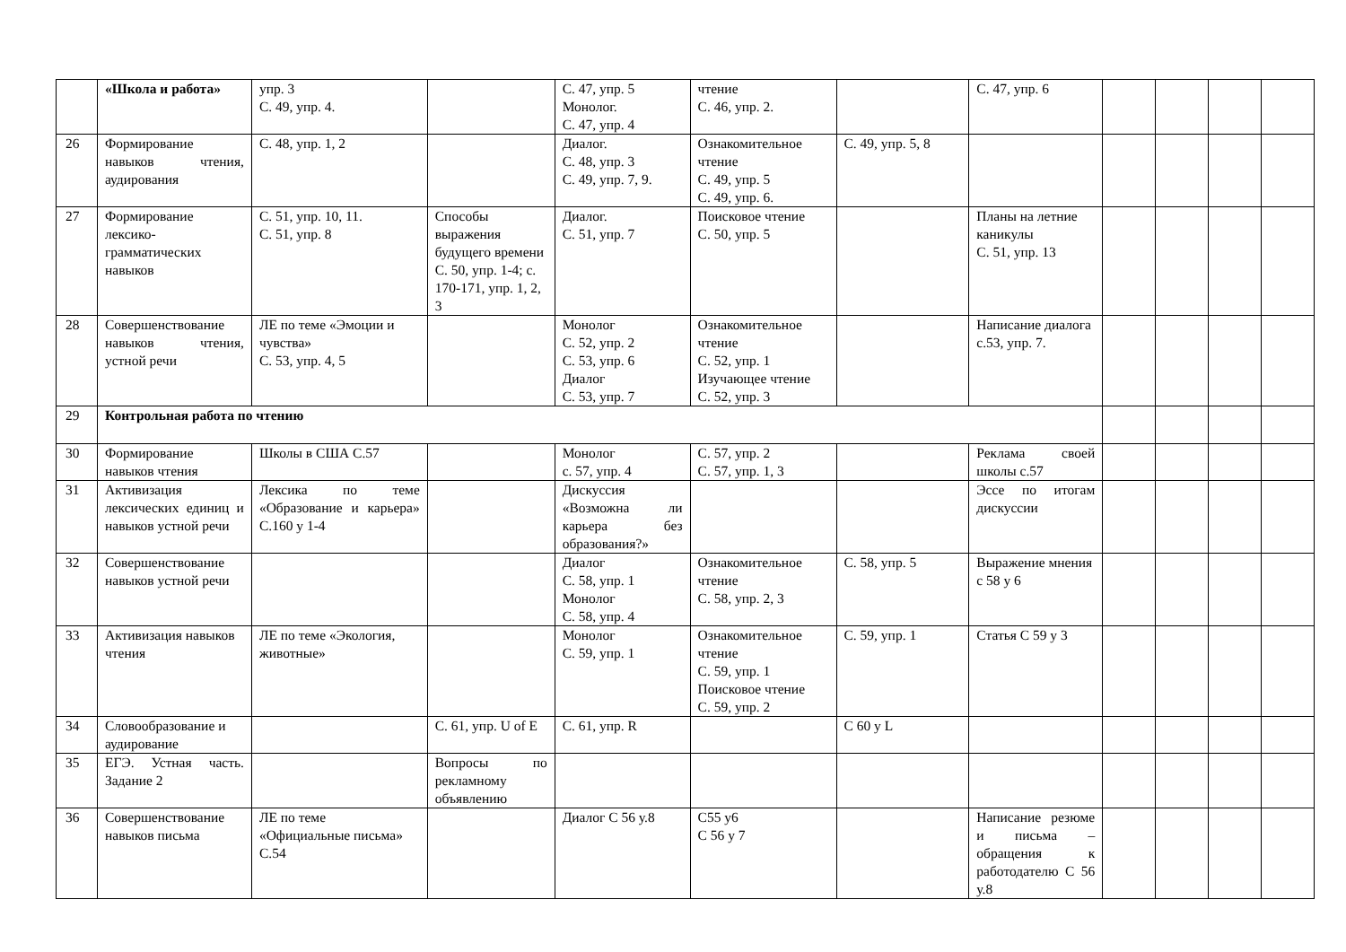| | «Школа и работа» | упр. 3 С. 49, упр. 4. | | С. 47, упр. 5 Монолог. С. 47, упр. 4 | чтение С. 46, упр. 2. | | С. 47, упр. 6 | | | | |
| 26 | Формирование навыков чтения, аудирования | С. 48, упр. 1, 2 | | Диалог. С. 48, упр. 3 С. 49, упр. 7, 9. | Ознакомительное чтение С. 49, упр. 5 С. 49, упр. 6. | С. 49, упр. 5, 8 | | | | | |
| 27 | Формирование лексико-грамматических навыков | С. 51, упр. 10, 11. С. 51, упр. 8 | Способы выражения будущего времени С. 50, упр. 1-4; с. 170-171, упр. 1, 2, 3 | Диалог. С. 51, упр. 7 | Поисковое чтение С. 50, упр. 5 | | Планы на летние каникулы С. 51, упр. 13 | | | | |
| 28 | Совершенствование навыков чтения, устной речи | ЛЕ по теме «Эмоции и чувства» С. 53, упр. 4, 5 | | Монолог С. 52, упр. 2 С. 53, упр. 6 Диалог С. 53, упр. 7 | Ознакомительное чтение С. 52, упр. 1 Изучающее чтение С. 52, упр. 3 | | Написание диалога с.53, упр. 7. | | | | |
| 29 | Контрольная работа по чтению | | | | | | | | | | |
| 30 | Формирование навыков чтения | Школы в США С.57 | | Монолог с. 57, упр. 4 | С. 57, упр. 2 С. 57, упр. 1, 3 | | Реклама своей школы с.57 | | | | |
| 31 | Активизация лексических единиц и навыков устной речи | Лексика по теме «Образование и карьера» С.160 у 1-4 | | Дискуссия «Возможна ли карьера без образования?» | | | Эссе по итогам дискуссии | | | | |
| 32 | Совершенствование навыков устной речи | | | Диалог С. 58, упр. 1 Монолог С. 58, упр. 4 | Ознакомительное чтение С. 58, упр. 2, 3 | С. 58, упр. 5 | Выражение мнения с 58 у 6 | | | | |
| 33 | Активизация навыков чтения | ЛЕ по теме «Экология, животные» | | Монолог С. 59, упр. 1 | Ознакомительное чтение С. 59, упр. 1 Поисковое чтение С. 59, упр. 2 | С. 59, упр. 1 | Статья С 59 у 3 | | | | |
| 34 | Словообразование и аудирование | | С. 61, упр. U of E | С. 61, упр. R | | С 60 у L | | | | | |
| 35 | ЕГЭ. Устная часть. Задание 2 | | Вопросы по рекламному объявлению | | | | | | | | |
| 36 | Совершенствование навыков письма | ЛЕ по теме «Официальные письма» С.54 | | Диалог С 56 у.8 | С55 у6 С 56 у 7 | | Написание резюме и письма – обращения к работодателю С 56 у.8 | | | | |